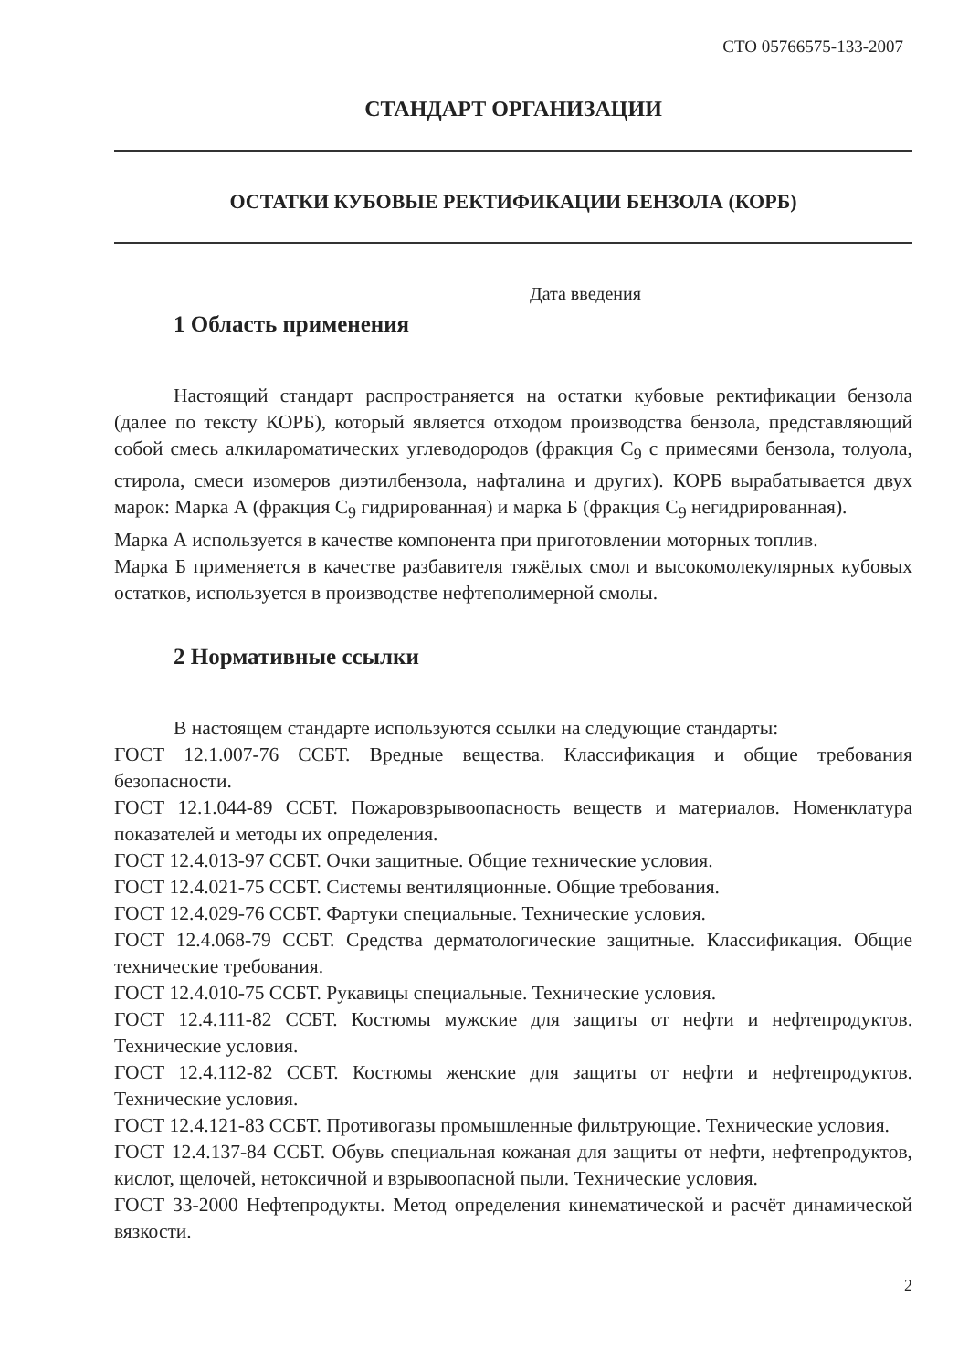СТО 05766575-133-2007
СТАНДАРТ ОРГАНИЗАЦИИ
ОСТАТКИ КУБОВЫЕ РЕКТИФИКАЦИИ БЕНЗОЛА (КОРБ)
Дата введения
1 Область применения
Настоящий стандарт распространяется на остатки кубовые ректификации бензола (далее по тексту КОРБ), который является отходом производства бензола, представляющий собой смесь алкилароматических углеводородов (фракция C<sub>9</sub> с примесями бензола, толуола, стирола, смеси изомеров диэтилбензола, нафталина и других). КОРБ вырабатывается двух марок: Марка А (фракция C<sub>9</sub> гидрированная) и марка Б (фракция C<sub>9</sub> негидрированная).
Марка А используется в качестве компонента при приготовлении моторных топлив.
Марка Б применяется в качестве разбавителя тяжёлых смол и высокомолекулярных кубовых остатков, используется в производстве нефтеполимерной смолы.
2 Нормативные ссылки
В настоящем стандарте используются ссылки на следующие стандарты:
ГОСТ 12.1.007-76 ССБТ. Вредные вещества. Классификация и общие требования безопасности.
ГОСТ 12.1.044-89 ССБТ. Пожаровзрывоопасность веществ и материалов. Номенклатура показателей и методы их определения.
ГОСТ 12.4.013-97 ССБТ. Очки защитные. Общие технические условия.
ГОСТ 12.4.021-75 ССБТ. Системы вентиляционные. Общие требования.
ГОСТ 12.4.029-76 ССБТ. Фартуки специальные. Технические условия.
ГОСТ 12.4.068-79 ССБТ. Средства дерматологические защитные. Классификация. Общие технические требования.
ГОСТ 12.4.010-75 ССБТ. Рукавицы специальные. Технические условия.
ГОСТ 12.4.111-82 ССБТ. Костюмы мужские для защиты от нефти и нефтепродуктов. Технические условия.
ГОСТ 12.4.112-82 ССБТ. Костюмы женские для защиты от нефти и нефтепродуктов. Технические условия.
ГОСТ 12.4.121-83 ССБТ. Противогазы промышленные фильтрующие. Технические условия.
ГОСТ 12.4.137-84 ССБТ. Обувь специальная кожаная для защиты от нефти, нефтепродуктов, кислот, щелочей, нетоксичной и взрывоопасной пыли. Технические условия.
ГОСТ 33-2000 Нефтепродукты. Метод определения кинематической и расчёт динамической вязкости.
2